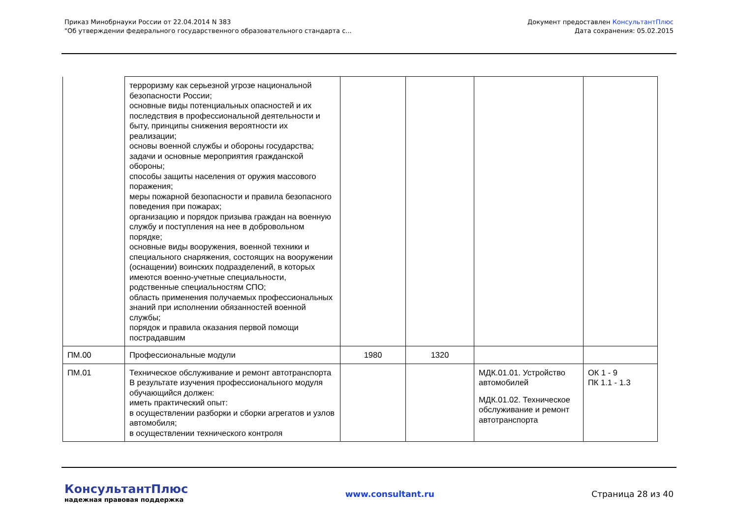Приказ Минобрнауки России от 22.04.2014 N 383
"Об утверждении федерального государственного образовательного стандарта с...
Документ предоставлен КонсультантПлюс
Дата сохранения: 05.02.2015
| | терроризму как серьезной угрозе национальной безопасности России; основные виды потенциальных опасностей и их последствия в профессиональной деятельности и быту, принципы снижения вероятности их реализации; основы военной службы и обороны государства; задачи и основные мероприятия гражданской обороны; способы защиты населения от оружия массового поражения; меры пожарной безопасности и правила безопасного поведения при пожарах; организацию и порядок призыва граждан на военную службу и поступления на нее в добровольном порядке; основные виды вооружения, военной техники и специального снаряжения, состоящих на вооружении (оснащении) воинских подразделений, в которых имеются военно-учетные специальности, родственные специальностям СПО; область применения получаемых профессиональных знаний при исполнении обязанностей военной службы; порядок и правила оказания первой помощи пострадавшим | | | | |
| ПМ.00 | Профессиональные модули | 1980 | 1320 | | |
| ПМ.01 | Техническое обслуживание и ремонт автотранспорта В результате изучения профессионального модуля обучающийся должен: иметь практический опыт: в осуществлении разборки и сборки агрегатов и узлов автомобиля; в осуществлении технического контроля | | | МДК.01.01. Устройство автомобилей МДК.01.02. Техническое обслуживание и ремонт автотранспорта | ОК 1 - 9 ПК 1.1 - 1.3 |
КонсультантПлюс
надежная правовая поддержка
www.consultant.ru Страница 28 из 40